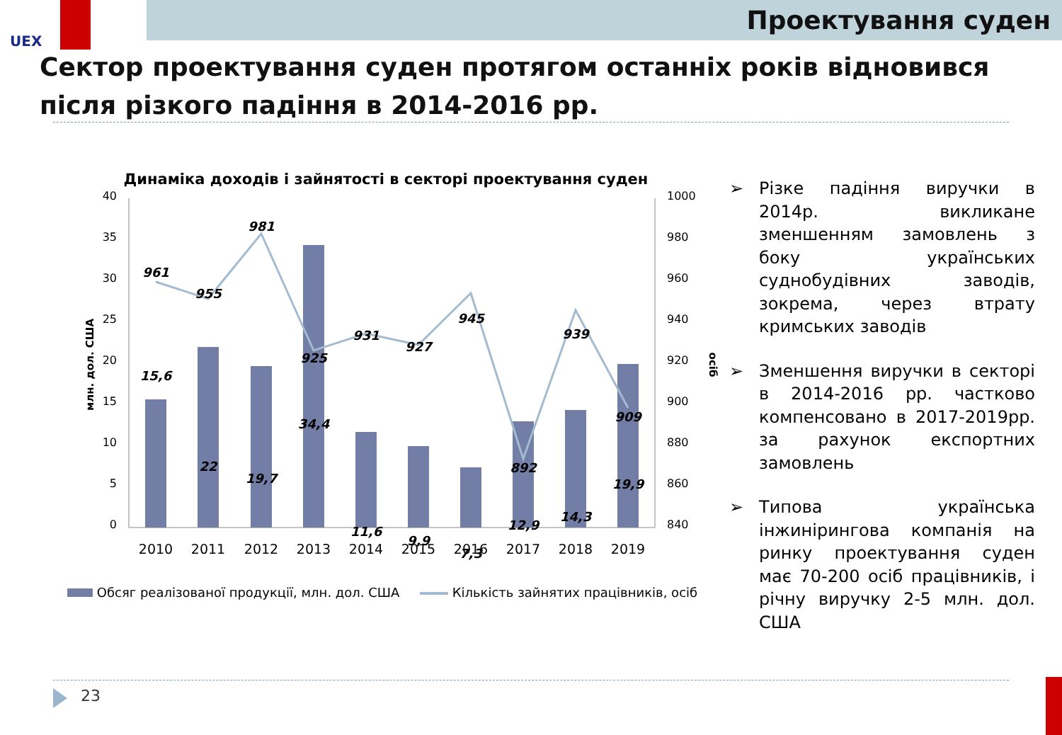UEX Проектування суден
Сектор проектування суден протягом останніх років відновився після різкого падіння в 2014-2016 рр.
Динаміка доходів і зайнятості в секторі проектування суден
40
35
30
25
20
15
10
5
0
1000
980
960
940
920
900
880
860
840
млн. дол. США
осіб
961
955
981
925
931
927
945
892
939
909
15,6
22
19,7
34,4
11,6
9,9
7,3
12,9
14,3
19,9
2010
2011
2012
2013
2014
2015
2016
2017
2018
2019
Обсяг реалізованої продукції, млн. дол. США Кількість зайнятих працівників, осіб
➢ Різке падіння виручки в 2014р. викликане зменшенням замовлень з боку українських суднобудівних заводів, зокрема, через втрату кримських заводів
➢ Зменшення виручки в секторі в 2014-2016 рр. частково компенсовано в 2017-2019рр. за рахунок експортних замовлень
➢ Типова українська інжинірингова компанія на ринку проектування суден має 70-200 осіб працівників, і річну виручку 2-5 млн. дол. США
23